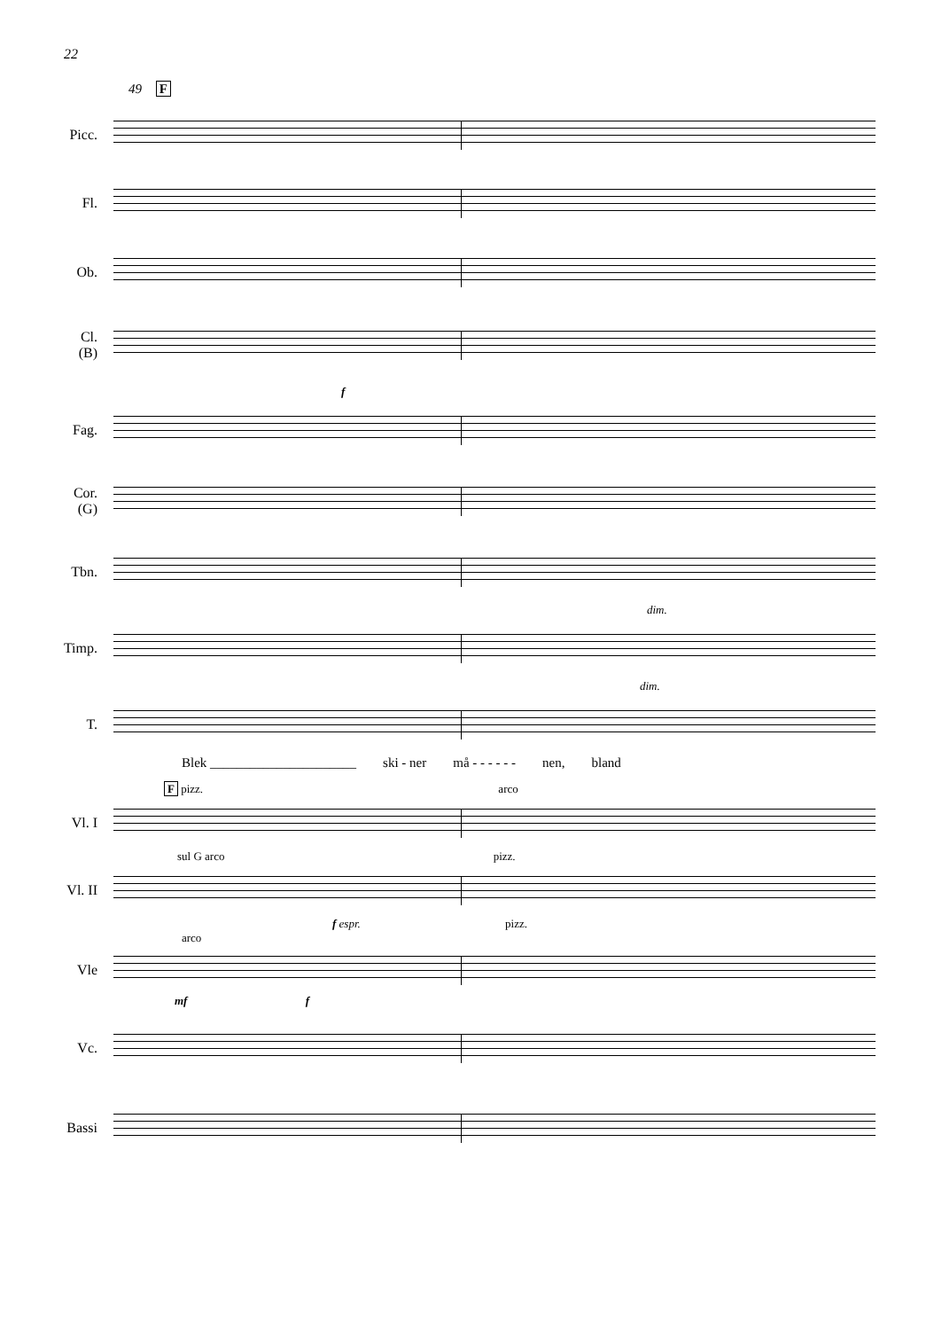22
49 F
Picc.
Fl.
Ob.
Cl.
(B)
f
Fag.
Cor.
(G)
Tbn.
dim.
Timp.
dim.
T.
Blek ______________________ ski - ner må - - - - - - nen, bland
F pizz. arco
Vl. I
sul G arco pizz.
Vl. II
f espr. pizz.
arco
Vle
mf f
Vc.
Bassi